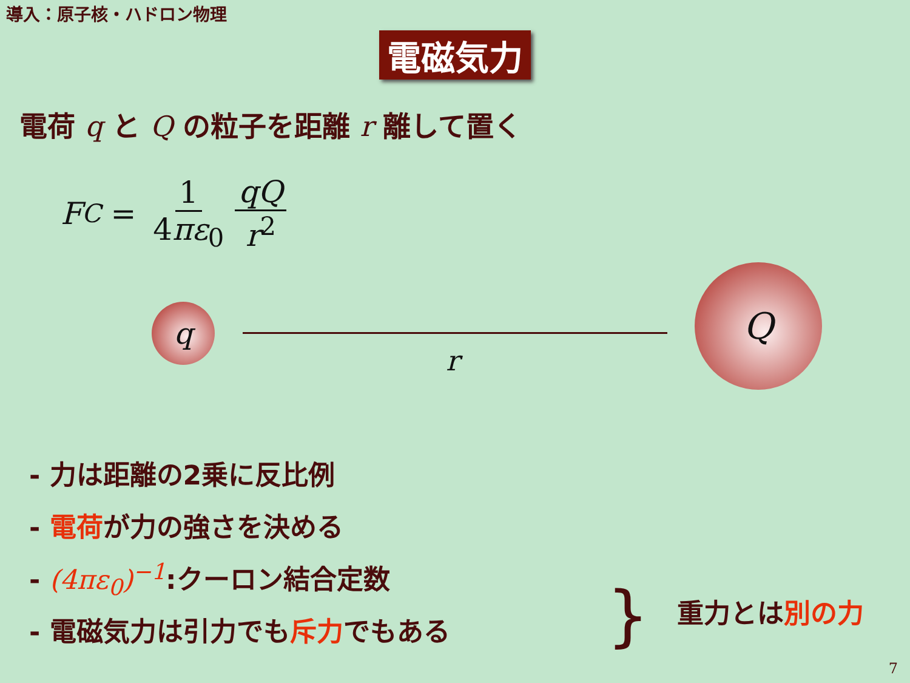導入：原子核・ハドロン物理
電磁気力
電荷 q と Q の粒子を距離 r 離して置く
F<sub>C</sub> = 1 4πε<sub>0</sub> qQ r<sup>2</sup>
q
r
Q
- 力は距離の2乗に反比例
- 電荷が力の強さを決める
- (4πε<sub>0</sub>)<sup>−1</sup>:クーロン結合定数
- 電磁気力は引力でも斥力でもある
} 重力とは別の力
7